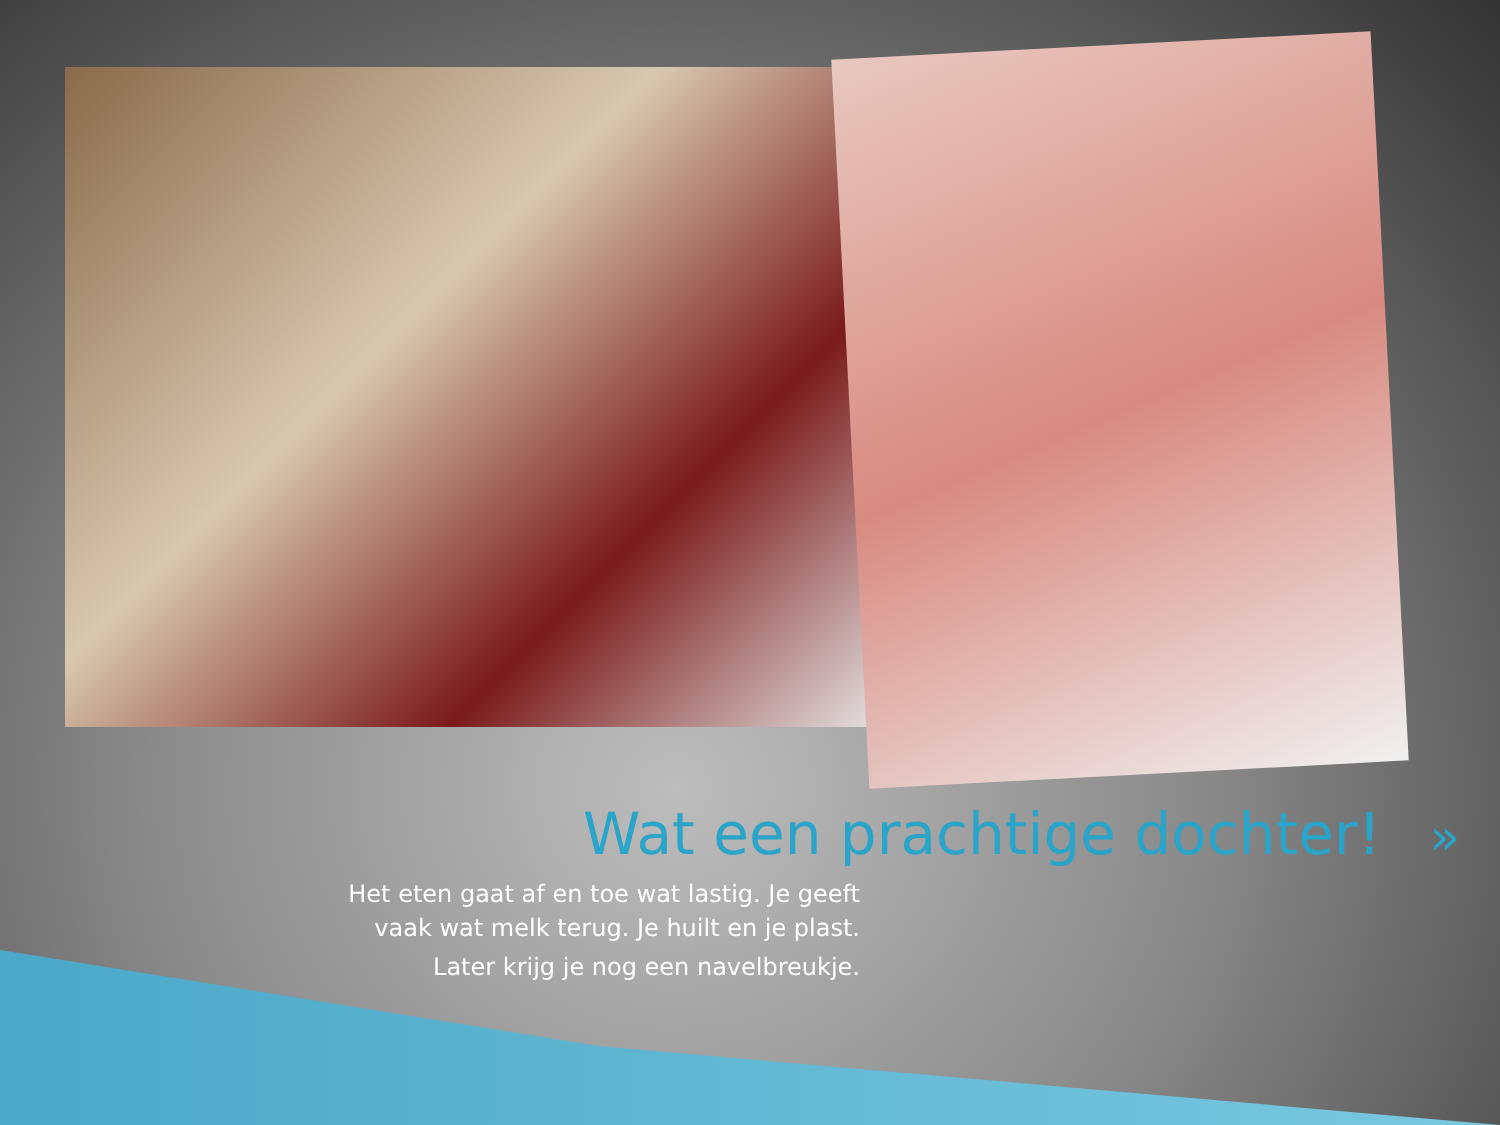Wat een prachtige dochter! »
Het eten gaat af en toe wat lastig. Je geeft vaak wat melk terug. Je huilt en je plast.
Later krijg je nog een navelbreukje.